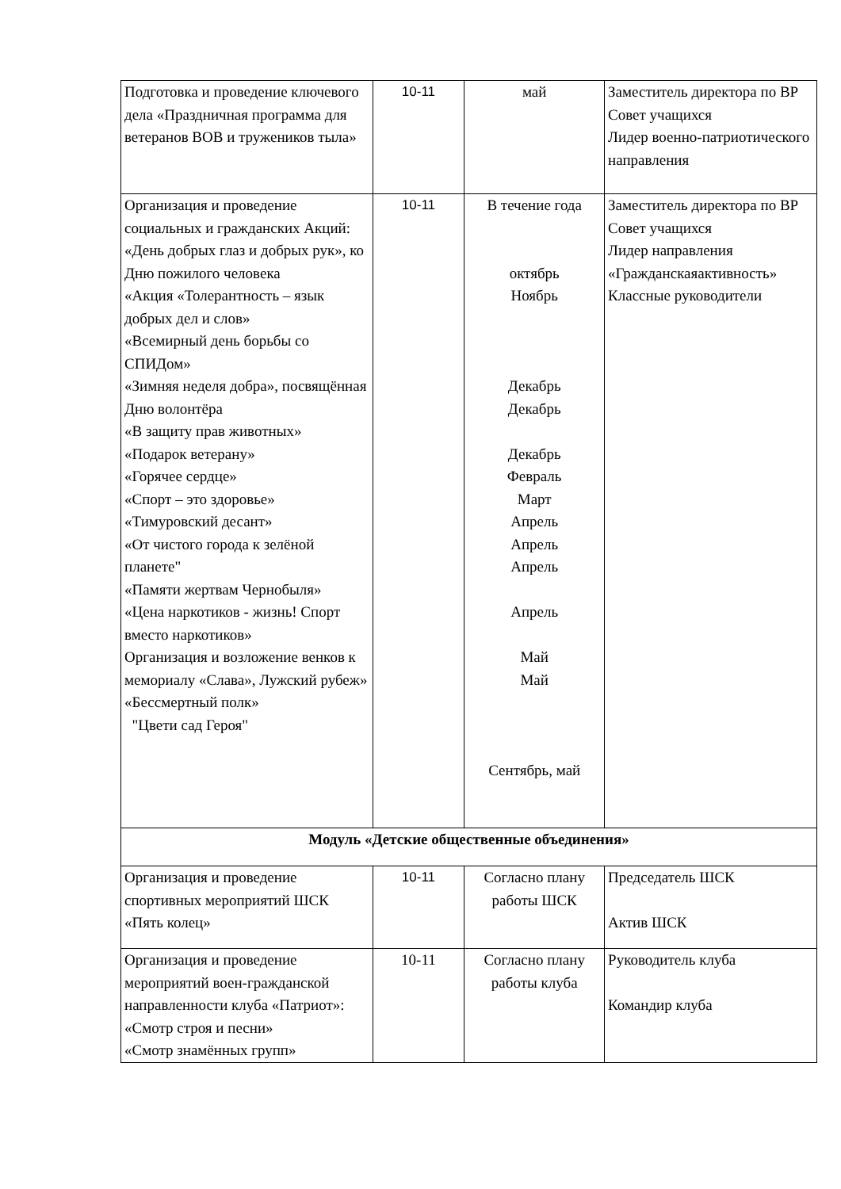| Подготовка и проведение ключевого дела «Праздничная программа для ветеранов ВОВ и тружеников тыла» | 10-11 | май | Заместитель директора по ВР Совет учащихся Лидер военно-патриотического направления |
| Организация и проведение социальных и гражданских Акций: «День добрых глаз и добрых рук», ко Дню пожилого человека «Акция «Толерантность – язык добрых дел и слов» «Всемирный день борьбы со СПИДом» «Зимняя неделя добра», посвящённая Дню волонтёра «В защиту прав животных» «Подарок ветерану» «Горячее сердце» «Спорт – это здоровье» «Тимуровский десант» «От чистого города к зелёной планете" «Памяти жертвам Чернобыля» «Цена наркотиков - жизнь! Спорт вместо наркотиков» Организация и возложение венков к мемориалу «Слава», Лужский рубеж» «Бессмертный полк» "Цвети сад Героя" | 10-11 | В течение года октябрь Ноябрь Декабрь Декабрь Декабрь Февраль Март Апрель Апрель Апрель Апрель Май Май Сентябрь, май | Заместитель директора по ВР Совет учащихся Лидер направления «Гражданскаяактивность» Классные руководители |
| Модуль «Детские общественные объединения» | | | |
| Организация и проведение спортивных мероприятий ШСК «Пять колец» | 10-11 | Согласно плану работы ШСК | Председатель ШСК Актив ШСК |
| Организация и проведение мероприятий воен-гражданской направленности клуба «Патриот»: «Смотр строя и песни» «Смотр знамённых групп» | 10-11 | Согласно плану работы клуба | Руководитель клуба Командир клуба |